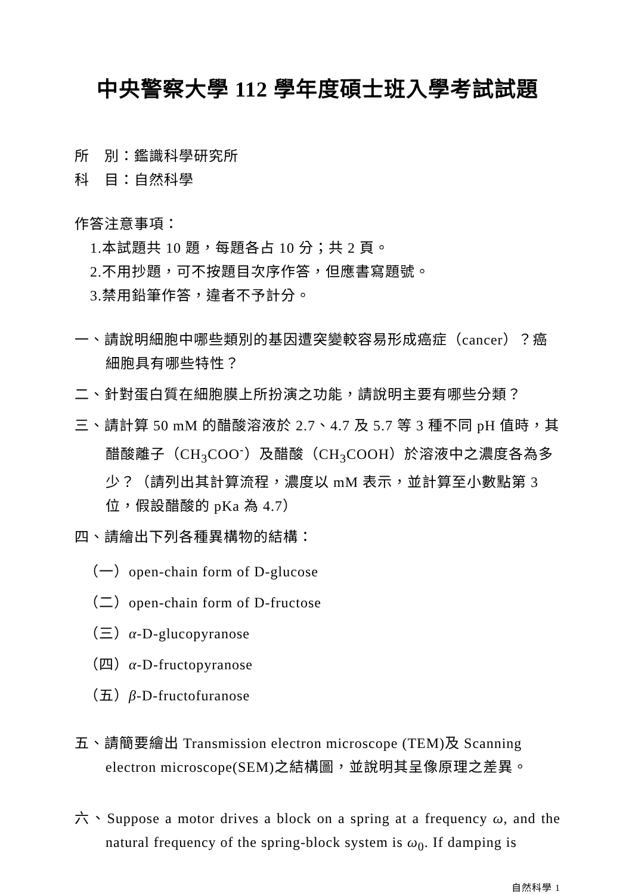中央警察大學 112 學年度碩士班入學考試試題
所　別：鑑識科學研究所
科　目：自然科學
作答注意事項：
1.本試題共 10 題，每題各占 10 分；共 2 頁。
2.不用抄題，可不按題目次序作答，但應書寫題號。
3.禁用鉛筆作答，違者不予計分。
一、請說明細胞中哪些類別的基因遭突變較容易形成癌症（cancer）？癌細胞具有哪些特性？
二、針對蛋白質在細胞膜上所扮演之功能，請說明主要有哪些分類？
三、請計算 50 mM 的醋酸溶液於 2.7、4.7 及 5.7 等 3 種不同 pH 值時，其醋酸離子（CH<sub>3</sub>COO<sup>-</sup>）及醋酸（CH<sub>3</sub>COOH）於溶液中之濃度各為多少？（請列出其計算流程，濃度以 mM 表示，並計算至小數點第 3 位，假設醋酸的 pKa 為 4.7）
四、請繪出下列各種異構物的結構：
（一）open-chain form of D-glucose
（二）open-chain form of D-fructose
（三）α-D-glucopyranose
（四）α-D-fructopyranose
（五）β-D-fructofuranose
五、請簡要繪出 Transmission electron microscope (TEM)及 Scanning electron microscope(SEM)之結構圖，並說明其呈像原理之差異。
六、Suppose a motor drives a block on a spring at a frequency ω, and the natural frequency of the spring-block system is ω<sub>0</sub>. If damping is
自然科學 1